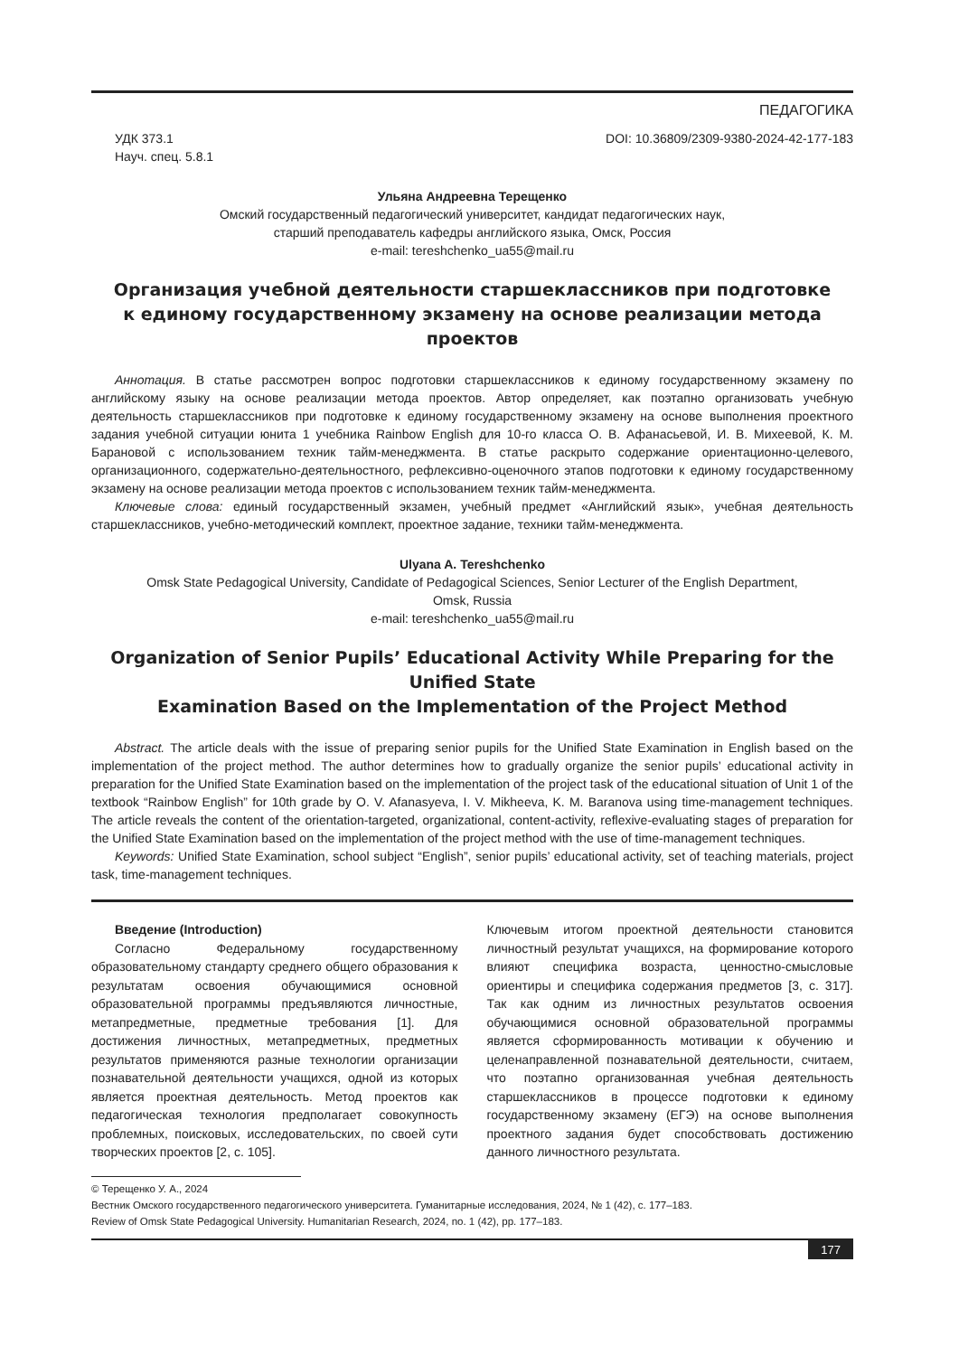ПЕДАГОГИКА
УДК 373.1
Науч. спец. 5.8.1
DOI: 10.36809/2309-9380-2024-42-177-183
Ульяна Андреевна Терещенко
Омский государственный педагогический университет, кандидат педагогических наук,
старший преподаватель кафедры английского языка, Омск, Россия
e-mail: tereshchenko_ua55@mail.ru
Организация учебной деятельности старшеклассников при подготовке
к единому государственному экзамену на основе реализации метода проектов
Аннотация. В статье рассмотрен вопрос подготовки старшеклассников к единому государственному экзамену по английскому языку на основе реализации метода проектов. Автор определяет, как поэтапно организовать учебную деятельность старшеклассников при подготовке к единому государственному экзамену на основе выполнения проектного задания учебной ситуации юнита 1 учебника Rainbow English для 10-го класса О. В. Афанасьевой, И. В. Михеевой, К. М. Барановой с использованием техник тайм-менеджмента. В статье раскрыто содержание ориентационно-целевого, организационного, содержательно-деятельностного, рефлексивно-оценочного этапов подготовки к единому государственному экзамену на основе реализации метода проектов с использованием техник тайм-менеджмента.
Ключевые слова: единый государственный экзамен, учебный предмет «Английский язык», учебная деятельность старшеклассников, учебно-методический комплект, проектное задание, техники тайм-менеджмента.
Ulyana A. Tereshchenko
Omsk State Pedagogical University, Candidate of Pedagogical Sciences, Senior Lecturer of the English Department,
Omsk, Russia
e-mail: tereshchenko_ua55@mail.ru
Organization of Senior Pupils’ Educational Activity While Preparing for the Unified State
Examination Based on the Implementation of the Project Method
Abstract. The article deals with the issue of preparing senior pupils for the Unified State Examination in English based on the implementation of the project method. The author determines how to gradually organize the senior pupils’ educational activity in preparation for the Unified State Examination based on the implementation of the project task of the educational situation of Unit 1 of the textbook “Rainbow English” for 10th grade by O. V. Afanasyeva, I. V. Mikheeva, K. M. Baranova using time-management techniques. The article reveals the content of the orientation-targeted, organizational, content-activity, reflexive-evaluating stages of preparation for the Unified State Examination based on the implementation of the project method with the use of time-management techniques.
Keywords: Unified State Examination, school subject “English”, senior pupils’ educational activity, set of teaching materials, project task, time-management techniques.
Введение (Introduction)
Согласно Федеральному государственному образовательному стандарту среднего общего образования к результатам освоения обучающимися основной образовательной программы предъявляются личностные, метапредметные, предметные требования [1]. Для достижения личностных, метапредметных, предметных результатов применяются разные технологии организации познавательной деятельности учащихся, одной из которых является проектная деятельность. Метод проектов как педагогическая технология предполагает совокупность проблемных, поисковых, исследовательских, по своей сути творческих проектов [2, с. 105].
Ключевым итогом проектной деятельности становится личностный результат учащихся, на формирование которого влияют специфика возраста, ценностно-смысловые ориентиры и специфика содержания предметов [3, с. 317]. Так как одним из личностных результатов освоения обучающимися основной образовательной программы является сформированность мотивации к обучению и целенаправленной познавательной деятельности, считаем, что поэтапно организованная учебная деятельность старшеклассников в процессе подготовки к единому государственному экзамену (ЕГЭ) на основе выполнения проектного задания будет способствовать достижению данного личностного результата.
© Терещенко У. А., 2024
Вестник Омского государственного педагогического университета. Гуманитарные исследования, 2024, № 1 (42), с. 177–183.
Review of Omsk State Pedagogical University. Humanitarian Research, 2024, no. 1 (42), pp. 177–183.
177